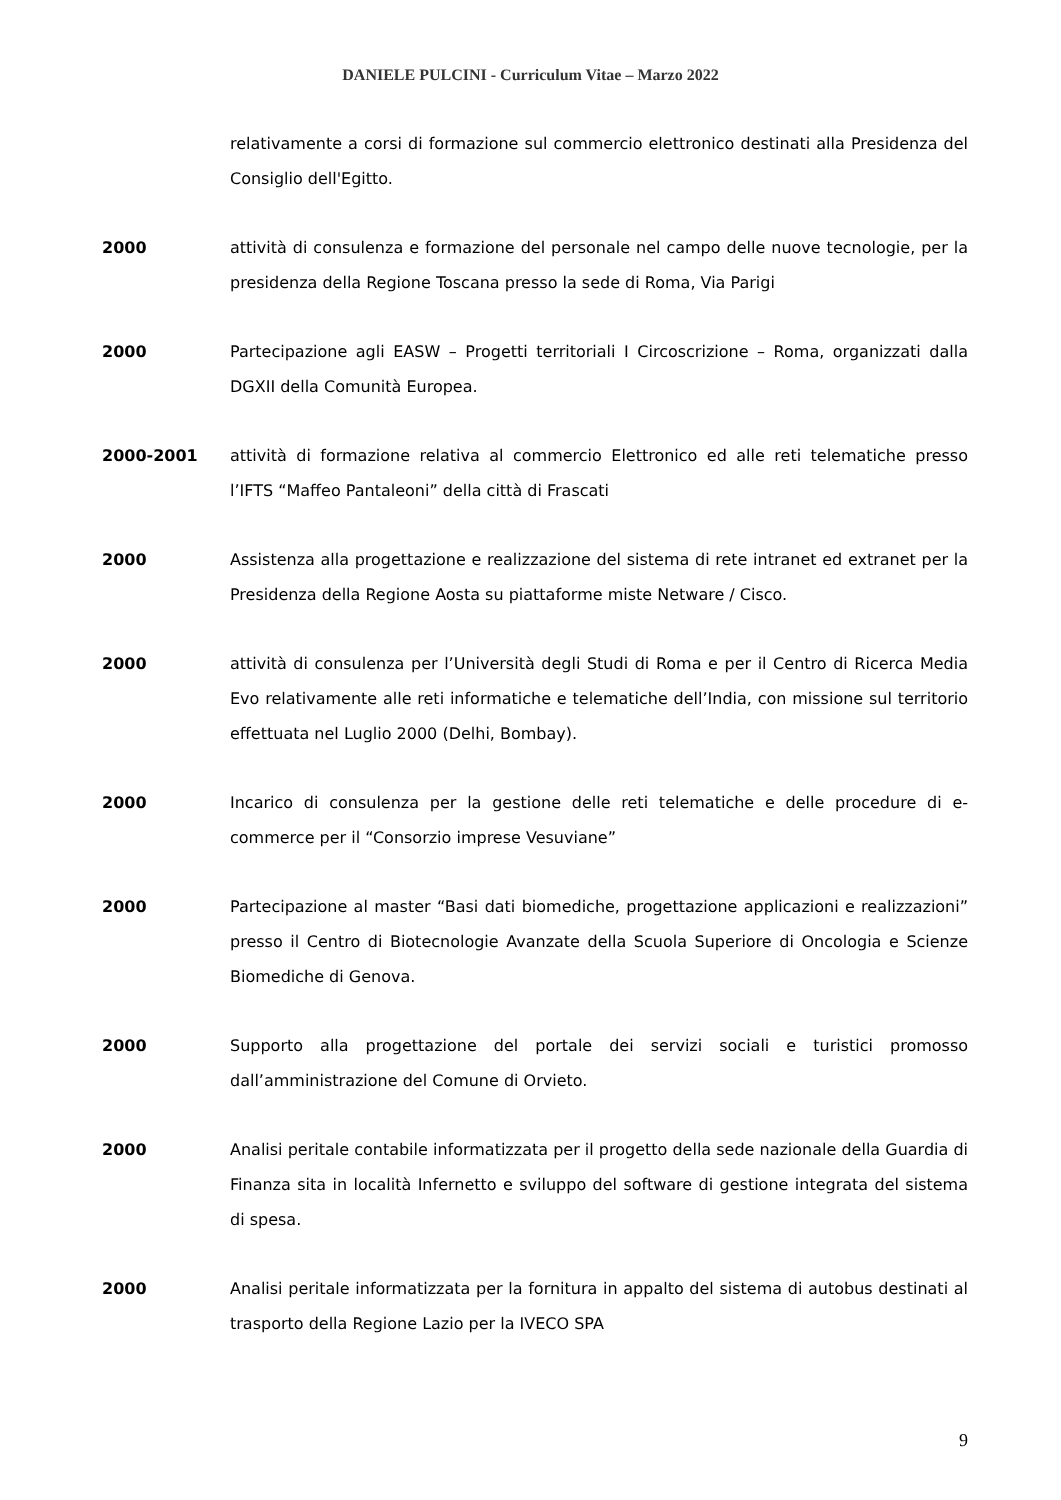DANIELE PULCINI - Curriculum Vitae – Marzo 2022
relativamente a corsi di formazione sul commercio elettronico destinati alla Presidenza del Consiglio dell'Egitto.
2000 attività di consulenza e formazione del personale nel campo delle nuove tecnologie, per la presidenza della Regione Toscana presso la sede di Roma, Via Parigi
2000 Partecipazione agli EASW – Progetti territoriali I Circoscrizione – Roma, organizzati dalla DGXII della Comunità Europea.
2000-2001 attività di formazione relativa al commercio Elettronico ed alle reti telematiche presso l’IFTS “Maffeo Pantaleoni” della città di Frascati
2000 Assistenza alla progettazione e realizzazione del sistema di rete intranet ed extranet per la Presidenza della Regione Aosta su piattaforme miste Netware / Cisco.
2000 attività di consulenza per l’Università degli Studi di Roma e per il Centro di Ricerca Media Evo relativamente alle reti informatiche e telematiche dell’India, con missione sul territorio effettuata nel Luglio 2000 (Delhi, Bombay).
2000 Incarico di consulenza per la gestione delle reti telematiche e delle procedure di e-commerce per il “Consorzio imprese Vesuviane”
2000 Partecipazione al master “Basi dati biomediche, progettazione applicazioni e realizzazioni” presso il Centro di Biotecnologie Avanzate della Scuola Superiore di Oncologia e Scienze Biomediche di Genova.
2000 Supporto alla progettazione del portale dei servizi sociali e turistici promosso dall’amministrazione del Comune di Orvieto.
2000 Analisi peritale contabile informatizzata per il progetto della sede nazionale della Guardia di Finanza sita in località Infernetto e sviluppo del software di gestione integrata del sistema di spesa.
2000 Analisi peritale informatizzata per la fornitura in appalto del sistema di autobus destinati al trasporto della Regione Lazio per la IVECO SPA
9